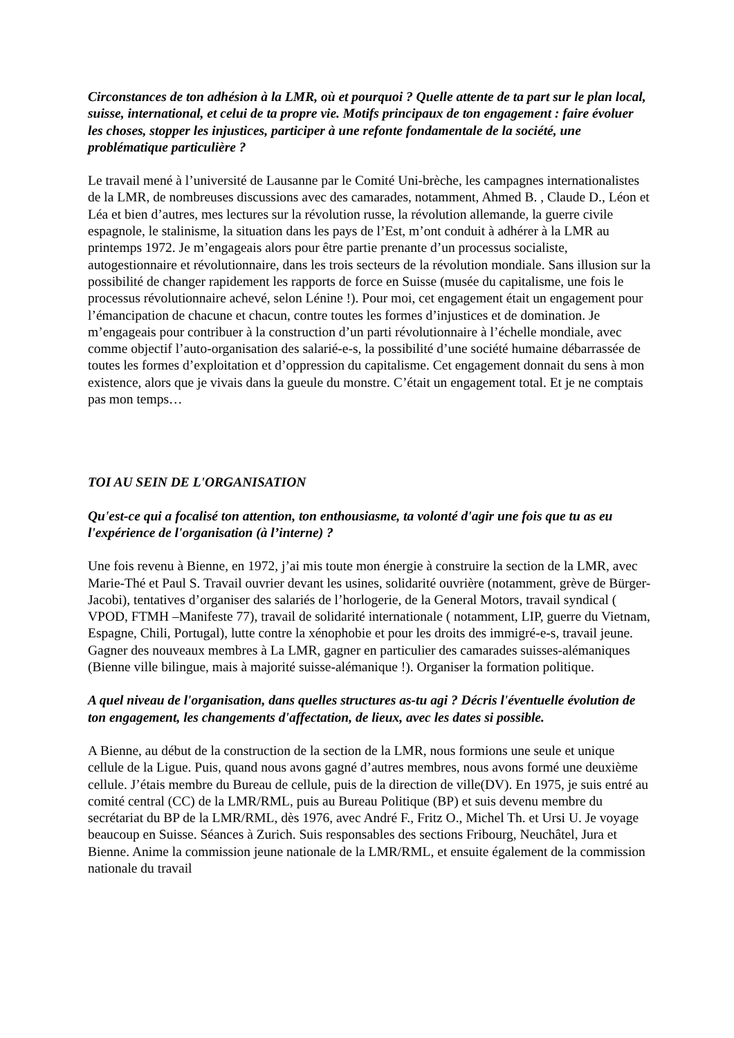Circonstances de ton adhésion à la LMR, où et pourquoi ? Quelle attente de ta part sur le plan local, suisse, international, et celui de ta propre vie. Motifs principaux de ton engagement : faire évoluer les choses, stopper les injustices, participer à une refonte fondamentale de la société, une problématique particulière ?
Le travail mené à l’université de Lausanne par le Comité Uni-brèche, les campagnes internationalistes de la LMR, de nombreuses discussions avec des camarades, notamment, Ahmed B. , Claude D., Léon et Léa et bien d’autres, mes lectures sur la révolution russe, la révolution allemande, la guerre civile espagnole, le stalinisme, la situation dans les pays de l’Est, m’ont conduit à adhérer à la LMR au printemps 1972. Je m’engageais alors pour être partie prenante d’un processus socialiste, autogestionnaire et révolutionnaire, dans les trois secteurs de la révolution mondiale. Sans illusion sur la possibilité de changer rapidement les rapports de force en Suisse (musée du capitalisme, une fois le processus révolutionnaire achevé, selon Lénine !). Pour moi, cet engagement était un engagement pour l’émancipation de chacune et chacun, contre toutes les formes d’injustices et de domination. Je m’engageais pour contribuer à la construction d’un parti révolutionnaire à l’échelle mondiale, avec comme objectif l’auto-organisation des salarié-e-s, la possibilité d’une société humaine débarrassée de toutes les formes d’exploitation et d’oppression du capitalisme. Cet engagement donnait du sens à mon existence, alors que je vivais dans la gueule du monstre. C’était un engagement total. Et je ne comptais pas mon temps…
TOI AU SEIN DE L'ORGANISATION
Qu'est-ce qui a focalisé ton attention, ton enthousiasme, ta volonté d'agir une fois que tu as eu l'expérience de l'organisation (à l’interne) ?
Une fois revenu à Bienne, en 1972, j’ai mis toute mon énergie à construire la section de la LMR, avec Marie-Thé et Paul S. Travail ouvrier devant les usines, solidarité ouvrière (notamment, grève de Bürger-Jacobi), tentatives d’organiser des salariés de l’horlogerie, de la General Motors, travail syndical ( VPOD, FTMH –Manifeste 77), travail de solidarité internationale ( notamment, LIP, guerre du Vietnam, Espagne, Chili, Portugal), lutte contre la xénophobie et pour les droits des immigré-e-s, travail jeune. Gagner des nouveaux membres à La LMR, gagner en particulier des camarades suisses-alémaniques (Bienne ville bilingue, mais à majorité suisse-alémanique !). Organiser la formation politique.
A quel niveau de l'organisation, dans quelles structures as-tu agi ? Décris l'éventuelle évolution de ton engagement, les changements d'affectation, de lieux, avec les dates si possible.
A Bienne, au début de la construction de la section de la LMR, nous formions une seule et unique cellule de la Ligue. Puis, quand nous avons gagné d’autres membres, nous avons formé une deuxième cellule. J’étais membre du Bureau de cellule, puis de la direction de ville(DV). En 1975, je suis entré au comité central (CC) de la LMR/RML, puis au Bureau Politique (BP) et suis devenu membre du secrétariat du BP de la LMR/RML, dès 1976, avec André F., Fritz O., Michel Th. et Ursi U. Je voyage beaucoup en Suisse. Séances à Zurich. Suis responsables des sections Fribourg, Neuchâtel, Jura et Bienne. Anime la commission jeune nationale de la LMR/RML, et ensuite également de la commission nationale du travail